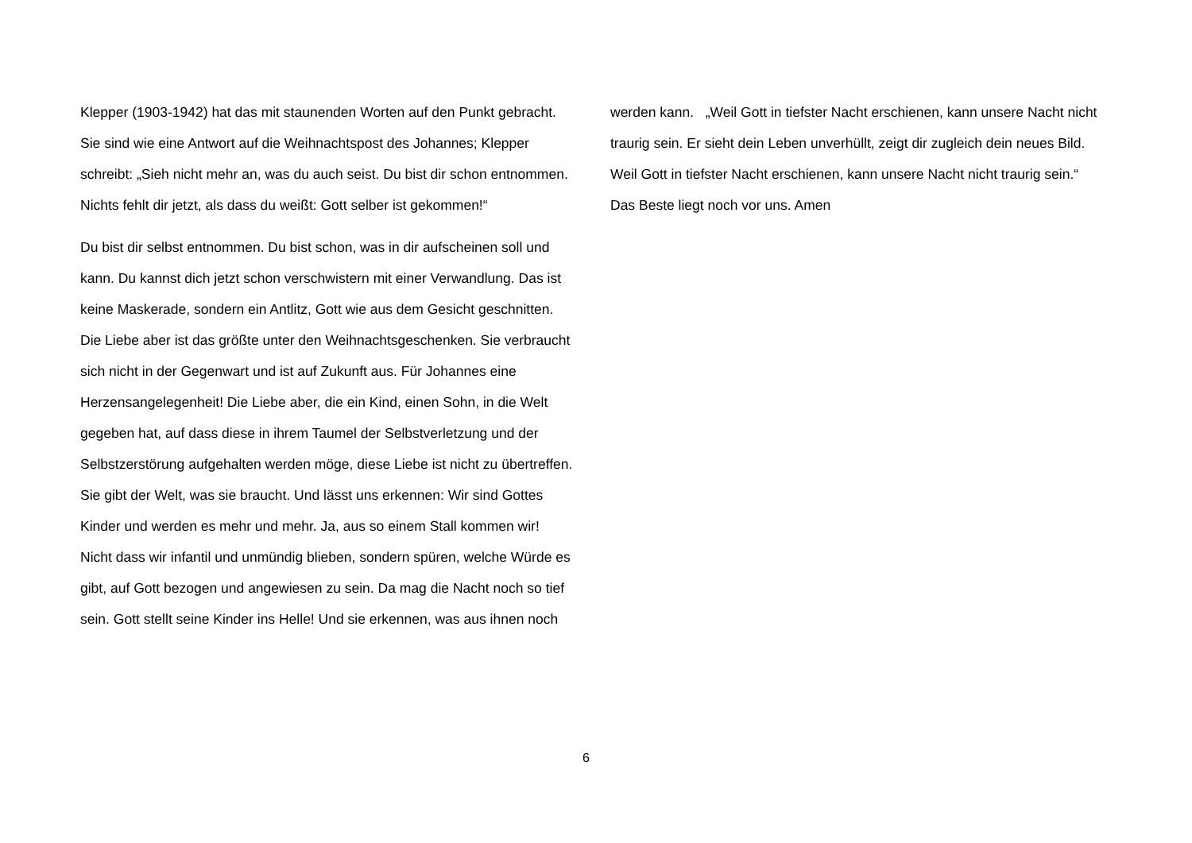Klepper (1903-1942) hat das mit staunenden Worten auf den Punkt gebracht. Sie sind wie eine Antwort auf die Weihnachtspost des Johannes; Klepper schreibt: „Sieh nicht mehr an, was du auch seist. Du bist dir schon entnommen. Nichts fehlt dir jetzt, als dass du weißt: Gott selber ist gekommen!“
Du bist dir selbst entnommen. Du bist schon, was in dir aufscheinen soll und kann. Du kannst dich jetzt schon verschwistern mit einer Verwandlung. Das ist keine Maskerade, sondern ein Antlitz, Gott wie aus dem Gesicht geschnitten. Die Liebe aber ist das größte unter den Weihnachtsgeschenken. Sie verbraucht sich nicht in der Gegenwart und ist auf Zukunft aus. Für Johannes eine Herzensangelegenheit! Die Liebe aber, die ein Kind, einen Sohn, in die Welt gegeben hat, auf dass diese in ihrem Taumel der Selbstverletzung und der Selbstzerstörung aufgehalten werden möge, diese Liebe ist nicht zu übertreffen. Sie gibt der Welt, was sie braucht. Und lässt uns erkennen: Wir sind Gottes Kinder und werden es mehr und mehr. Ja, aus so einem Stall kommen wir! Nicht dass wir infantil und unmündig blieben, sondern spüren, welche Würde es gibt, auf Gott bezogen und angewiesen zu sein. Da mag die Nacht noch so tief sein. Gott stellt seine Kinder ins Helle! Und sie erkennen, was aus ihnen noch
werden kann. „Weil Gott in tiefster Nacht erschienen, kann unsere Nacht nicht traurig sein. Er sieht dein Leben unverhüllt, zeigt dir zugleich dein neues Bild. Weil Gott in tiefster Nacht erschienen, kann unsere Nacht nicht traurig sein.“ Das Beste liegt noch vor uns. Amen
6